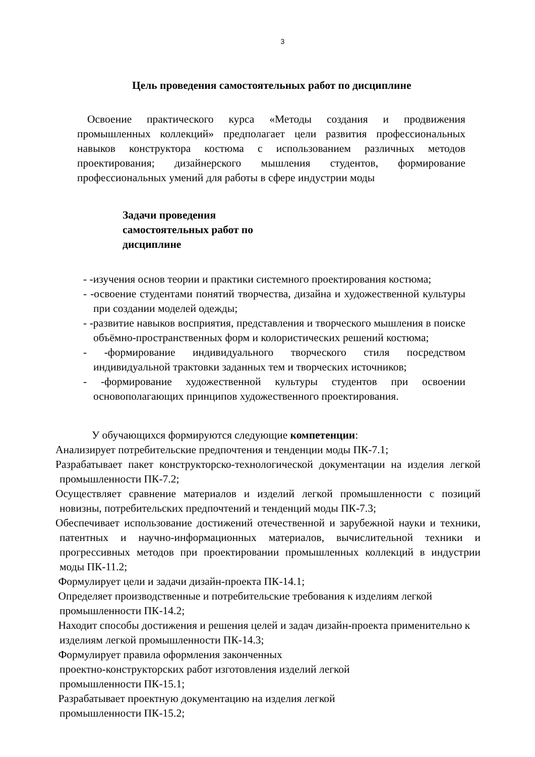3
Цель проведения самостоятельных работ по дисциплине
Освоение практического курса «Методы создания и продвижения промышленных коллекций» предполагает цели развития профессиональных навыков конструктора костюма с использованием различных методов проектирования; дизайнерского мышления студентов, формирование профессиональных умений для работы в сфере индустрии моды
Задачи проведения самостоятельных работ по дисциплине
- -изучения основ теории и практики системного проектирования костюма;
- -освоение студентами понятий творчества, дизайна и художественной культуры при создании моделей одежды;
- -развитие навыков восприятия, представления и творческого мышления в поиске объёмно-пространственных форм и колористических решений костюма;
- -формирование индивидуального творческого стиля посредством индивидуальной трактовки заданных тем и творческих источников;
- -формирование художественной культуры студентов при освоении основополагающих принципов художественного проектирования.
У обучающихся формируются следующие компетенции:
Анализирует потребительские предпочтения и тенденции моды ПК-7.1;
Разрабатывает пакет конструкторско-технологической документации на изделия легкой промышленности ПК-7.2;
Осуществляет сравнение материалов и изделий легкой промышленности с позиций новизны, потребительских предпочтений и тенденций моды ПК-7.3;
Обеспечивает использование достижений отечественной и зарубежной науки и техники, патентных и научно-информационных материалов, вычислительной техники и прогрессивных методов при проектировании промышленных коллекций в индустрии моды ПК-11.2;
Формулирует цели и задачи дизайн-проекта ПК-14.1;
Определяет производственные и потребительские требования к изделиям легкой промышленности ПК-14.2;
Находит способы достижения и решения целей и задач дизайн-проекта применительно к изделиям легкой промышленности ПК-14.3;
Формулирует правила оформления законченных
проектно-конструкторских работ изготовления изделий легкой
промышленности ПК-15.1;
Разрабатывает проектную документацию на изделия легкой
промышленности ПК-15.2;